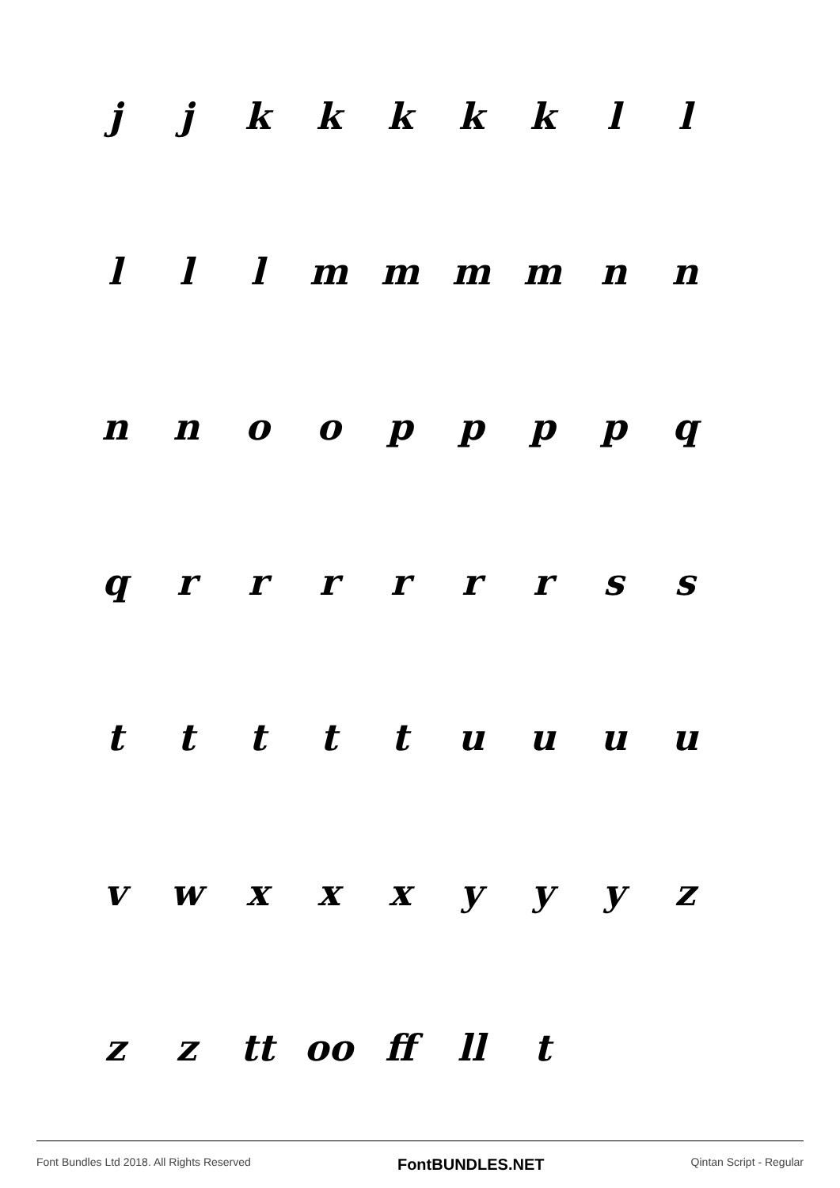j j k k k k k l l
l l l m m m m n n
n n o o p p p p q
q r r r r r r s s
t t t t t u u u u
v w x x x y y y z
z z tt oo ff ll t
Font Bundles Ltd 2018. All Rights Reserved FontBUNDLES.NET Qintan Script - Regular